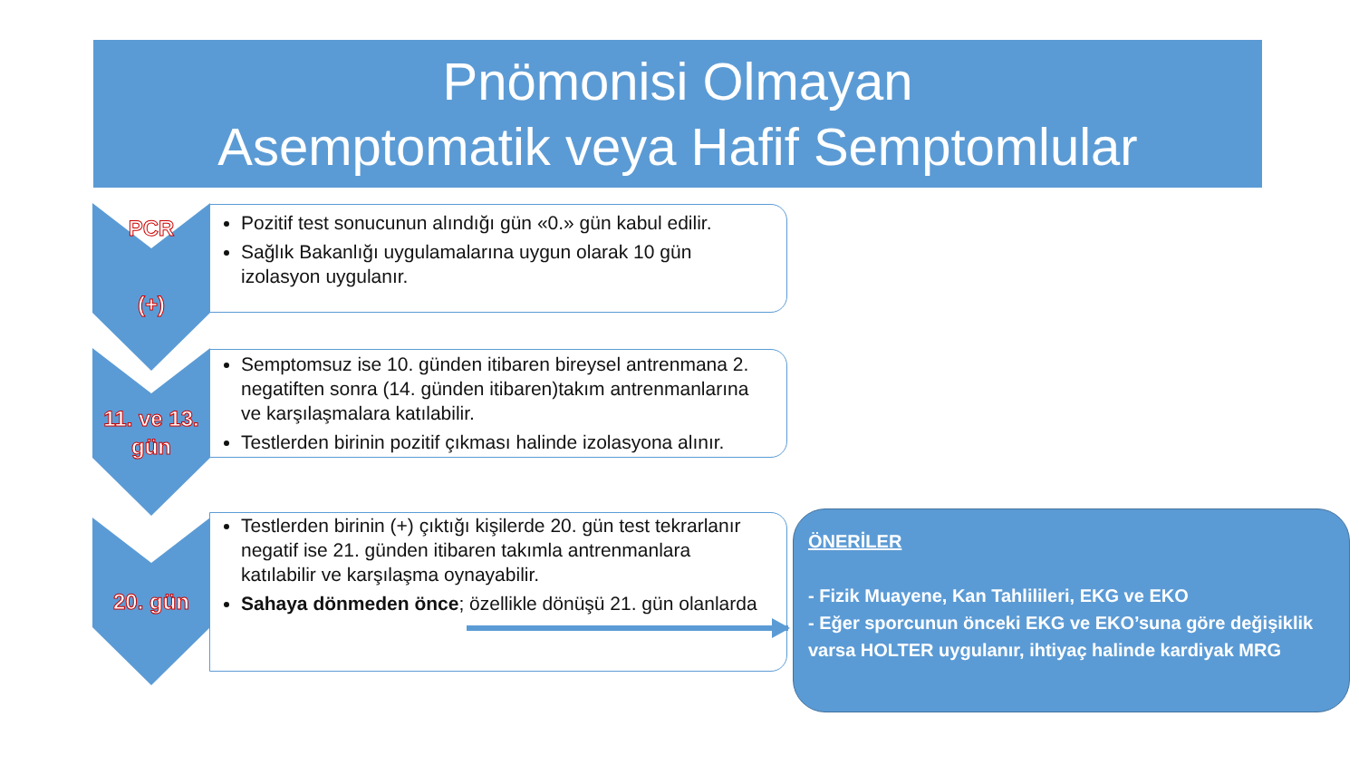Pnömonisi Olmayan
Asemptomatik veya Hafif Semptomlular
PCR
(+)
11. ve 13. gün
20. gün
Pozitif test sonucunun alındığı gün «0.» gün kabul edilir.
Sağlık Bakanlığı uygulamalarına uygun olarak 10 gün izolasyon uygulanır.
Semptomsuz ise 10. günden itibaren bireysel antrenmana 2. negatiften sonra (14. günden itibaren)takım antrenmanlarına ve karşılaşmalara katılabilir.
Testlerden birinin pozitif çıkması halinde izolasyona alınır.
Testlerden birinin (+) çıktığı kişilerde 20. gün test tekrarlanır negatif ise 21. günden itibaren takımla antrenmanlara katılabilir ve karşılaşma oynayabilir.
Sahaya dönmeden önce; özellikle dönüşü 21. gün olanlarda
ÖNERİLER
- Fizik Muayene, Kan Tahlilileri, EKG ve EKO
- Eğer sporcunun önceki EKG ve EKO’suna göre değişiklik varsa HOLTER uygulanır, ihtiyaç halinde kardiyak MRG